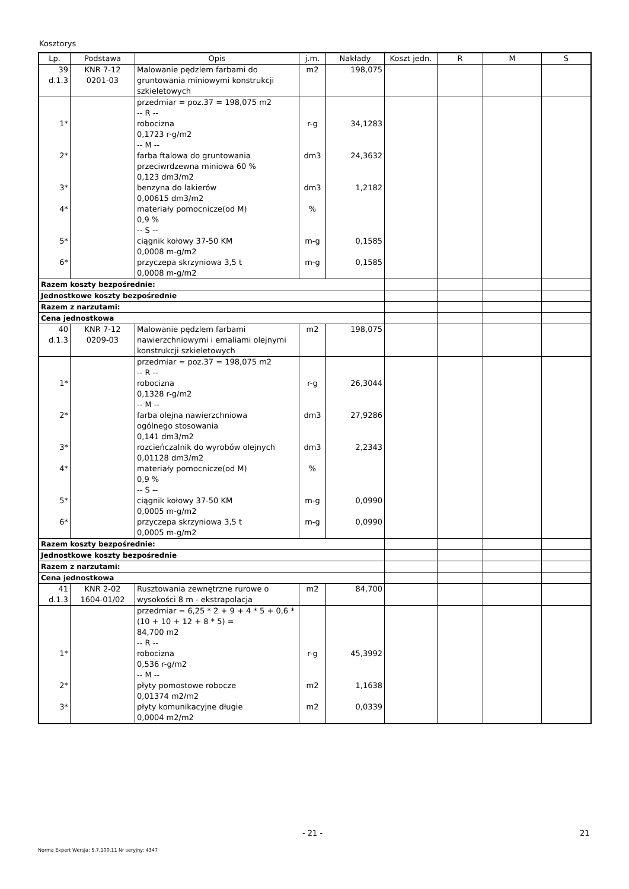Kosztorys
| Lp. | Podstawa | Opis | j.m. | Nakłady | Koszt jedn. | R | M | S |
| --- | --- | --- | --- | --- | --- | --- | --- | --- |
| 39 d.1.3 | KNR 7-12 0201-03 | Malowanie pędzlem farbami do gruntowania miniowymi konstrukcji szkieletowych | m2 | 198,075 | | | | |
| 1* 2* 3* 4* 5* 6* | | przedmiar = poz.37 = 198,075 m2 -- R -- robocizna 0,1723 r-g/m2 -- M -- farba ftalowa do gruntowania przeciwrdzewna miniowa 60 % 0,123 dm3/m2 benzyna do lakierów 0,00615 dm3/m2 materiały pomocnicze(od M) 0,9 % -- S -- ciągnik kołowy 37-50 KM 0,0008 m-g/m2 przyczepa skrzyniowa 3,5 t 0,0008 m-g/m2 | r-g dm3 dm3 % m-g m-g | 34,1283 24,3632 1,2182 0,1585 0,1585 | | | | |
| Razem koszty bezpośrednie: | | | | | | | | |
| Jednostkowe koszty bezpośrednie | | | | | | | | |
| Razem z narzutami: | | | | | | | | |
| Cena jednostkowa | | | | | | | | |
| 40 d.1.3 | KNR 7-12 0209-03 | Malowanie pędzlem farbami nawierzchniowymi i emaliami olejnymi konstrukcji szkieletowych | m2 | 198,075 | | | | |
| 1* 2* 3* 4* 5* 6* | | przedmiar = poz.37 = 198,075 m2 -- R -- robocizna 0,1328 r-g/m2 -- M -- farba olejna nawierzchniowa ogólnego stosowania 0,141 dm3/m2 rozcieńczalnik do wyrobów olejnych 0,01128 dm3/m2 materiały pomocnicze(od M) 0,9 % -- S -- ciągnik kołowy 37-50 KM 0,0005 m-g/m2 przyczepa skrzyniowa 3,5 t 0,0005 m-g/m2 | r-g dm3 dm3 % m-g m-g | 26,3044 27,9286 2,2343 0,0990 0,0990 | | | | |
| Razem koszty bezpośrednie: | | | | | | | | |
| Jednostkowe koszty bezpośrednie | | | | | | | | |
| Razem z narzutami: | | | | | | | | |
| Cena jednostkowa | | | | | | | | |
| 41 d.1.3 | KNR 2-02 1604-01/02 | Rusztowania zewnętrzne rurowe o wysokości 8 m - ekstrapolacja | m2 | 84,700 | | | | |
| 1* 2* 3* | | przedmiar = 6,25 * 2 + 9 + 4 * 5 + 0,6 * (10 + 10 + 12 + 8 * 5) = 84,700 m2 -- R -- robocizna 0,536 r-g/m2 -- M -- płyty pomostowe robocze 0,01374 m2/m2 płyty komunikacyjne długie 0,0004 m2/m2 | r-g m2 m2 | 45,3992 1,1638 0,0339 | | | | |
- 21 - 21
Norma Expert Wersja: 5.7.100.11 Nr seryjny: 4347